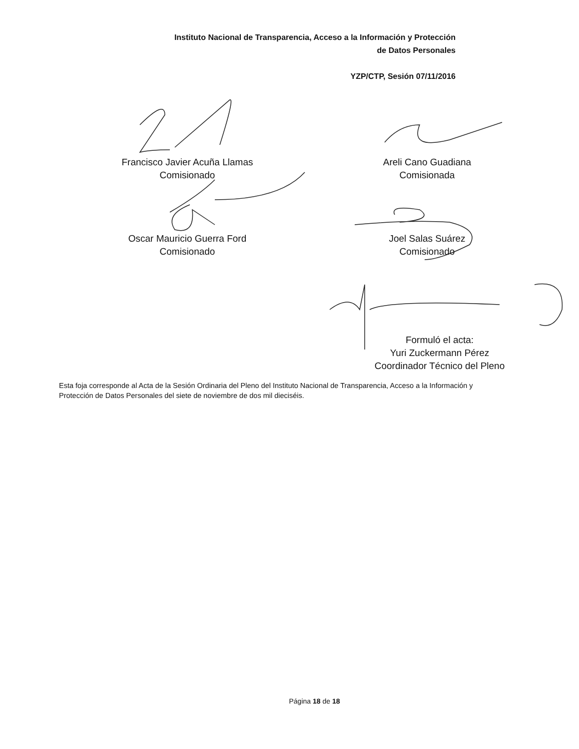Instituto Nacional de Transparencia, Acceso a la Información y Protección
de Datos Personales
YZP/CTP, Sesión 07/11/2016
Francisco Javier Acuña Llamas
Comisionado
Areli Cano Guadiana
Comisionada
Oscar Mauricio Guerra Ford
Comisionado
Joel Salas Suárez
Comisionado
Formuló el acta:
Yuri Zuckermann Pérez
Coordinador Técnico del Pleno
Esta foja corresponde al Acta de la Sesión Ordinaria del Pleno del Instituto Nacional de Transparencia, Acceso a la Información y Protección de Datos Personales del siete de noviembre de dos mil dieciséis.
Página 18 de 18